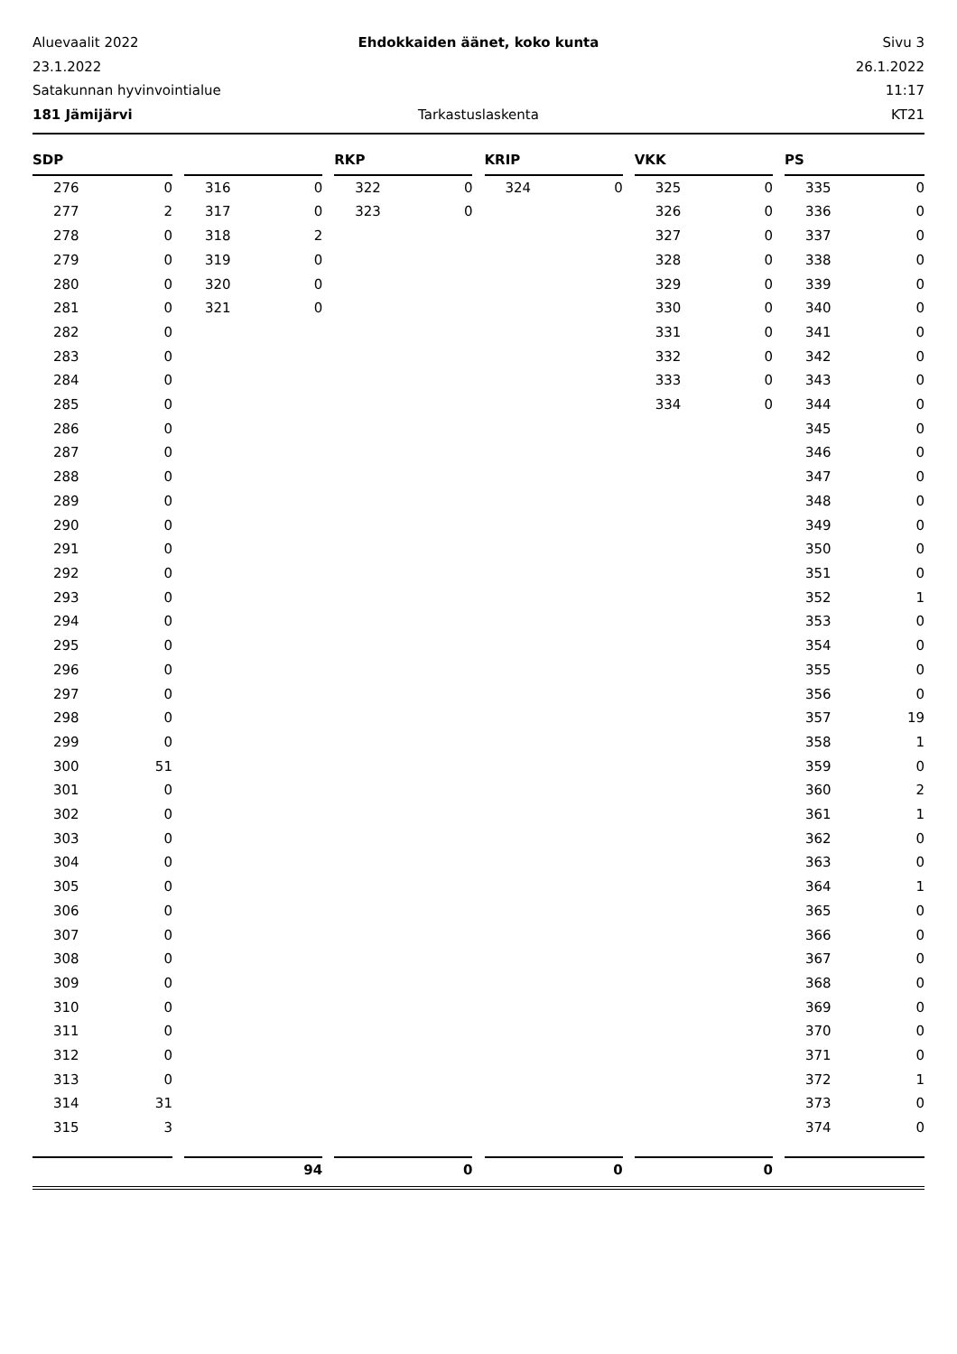Aluevaalit 2022 Ehdokkaiden äänet, koko kunta Sivu 3
23.1.2022 26.1.2022
Satakunnan hyvinvointialue 11:17
181 Jämijärvi Tarkastuslaskenta KT21
| SDP | | | | | | RKP | | | KRIP | | | VKK | | | PS | |
| --- | --- | --- | --- | --- | --- | --- | --- | --- | --- | --- | --- | --- | --- | --- | --- | --- |
| 276 | 0 | | 316 | 0 | | 322 | 0 | | 324 | 0 | | 325 | 0 | | 335 | 0 |
| 277 | 2 | | 317 | 0 | | 323 | 0 | | | | | 326 | 0 | | 336 | 0 |
| 278 | 0 | | 318 | 2 | | | | | | | | 327 | 0 | | 337 | 0 |
| 279 | 0 | | 319 | 0 | | | | | | | | 328 | 0 | | 338 | 0 |
| 280 | 0 | | 320 | 0 | | | | | | | | 329 | 0 | | 339 | 0 |
| 281 | 0 | | 321 | 0 | | | | | | | | 330 | 0 | | 340 | 0 |
| 282 | 0 | | | | | | | | | | | 331 | 0 | | 341 | 0 |
| 283 | 0 | | | | | | | | | | | 332 | 0 | | 342 | 0 |
| 284 | 0 | | | | | | | | | | | 333 | 0 | | 343 | 0 |
| 285 | 0 | | | | | | | | | | | 334 | 0 | | 344 | 0 |
| 286 | 0 | | | | | | | | | | | | | | 345 | 0 |
| 287 | 0 | | | | | | | | | | | | | | 346 | 0 |
| 288 | 0 | | | | | | | | | | | | | | 347 | 0 |
| 289 | 0 | | | | | | | | | | | | | | 348 | 0 |
| 290 | 0 | | | | | | | | | | | | | | 349 | 0 |
| 291 | 0 | | | | | | | | | | | | | | 350 | 0 |
| 292 | 0 | | | | | | | | | | | | | | 351 | 0 |
| 293 | 0 | | | | | | | | | | | | | | 352 | 1 |
| 294 | 0 | | | | | | | | | | | | | | 353 | 0 |
| 295 | 0 | | | | | | | | | | | | | | 354 | 0 |
| 296 | 0 | | | | | | | | | | | | | | 355 | 0 |
| 297 | 0 | | | | | | | | | | | | | | 356 | 0 |
| 298 | 0 | | | | | | | | | | | | | | 357 | 19 |
| 299 | 0 | | | | | | | | | | | | | | 358 | 1 |
| 300 | 51 | | | | | | | | | | | | | | 359 | 0 |
| 301 | 0 | | | | | | | | | | | | | | 360 | 2 |
| 302 | 0 | | | | | | | | | | | | | | 361 | 1 |
| 303 | 0 | | | | | | | | | | | | | | 362 | 0 |
| 304 | 0 | | | | | | | | | | | | | | 363 | 0 |
| 305 | 0 | | | | | | | | | | | | | | 364 | 1 |
| 306 | 0 | | | | | | | | | | | | | | 365 | 0 |
| 307 | 0 | | | | | | | | | | | | | | 366 | 0 |
| 308 | 0 | | | | | | | | | | | | | | 367 | 0 |
| 309 | 0 | | | | | | | | | | | | | | 368 | 0 |
| 310 | 0 | | | | | | | | | | | | | | 369 | 0 |
| 311 | 0 | | | | | | | | | | | | | | 370 | 0 |
| 312 | 0 | | | | | | | | | | | | | | 371 | 0 |
| 313 | 0 | | | | | | | | | | | | | | 372 | 1 |
| 314 | 31 | | | | | | | | | | | | | | 373 | 0 |
| 315 | 3 | | | | | | | | | | | | | | 374 | 0 |
| | | | 94 | | | 0 | | | 0 | | | 0 | | | | |